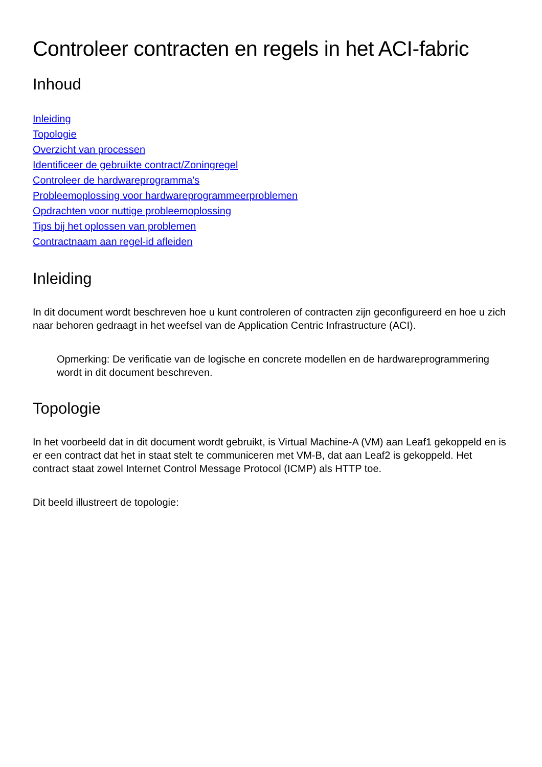Controleer contracten en regels in het ACI-fabric
Inhoud
Inleiding
Topologie
Overzicht van processen
Identificeer de gebruikte contract/Zoningregel
Controleer de hardwareprogramma's
Probleemoplossing voor hardwareprogrammeerproblemen
Opdrachten voor nuttige probleemoplossing
Tips bij het oplossen van problemen
Contractnaam aan regel-id afleiden
Inleiding
In dit document wordt beschreven hoe u kunt controleren of contracten zijn geconfigureerd en hoe u zich naar behoren gedraagt in het weefsel van de Application Centric Infrastructure (ACI).
Opmerking: De verificatie van de logische en concrete modellen en de hardwareprogrammering wordt in dit document beschreven.
Topologie
In het voorbeeld dat in dit document wordt gebruikt, is Virtual Machine-A (VM) aan Leaf1 gekoppeld en is er een contract dat het in staat stelt te communiceren met VM-B, dat aan Leaf2 is gekoppeld. Het contract staat zowel Internet Control Message Protocol (ICMP) als HTTP toe.
Dit beeld illustreert de topologie: